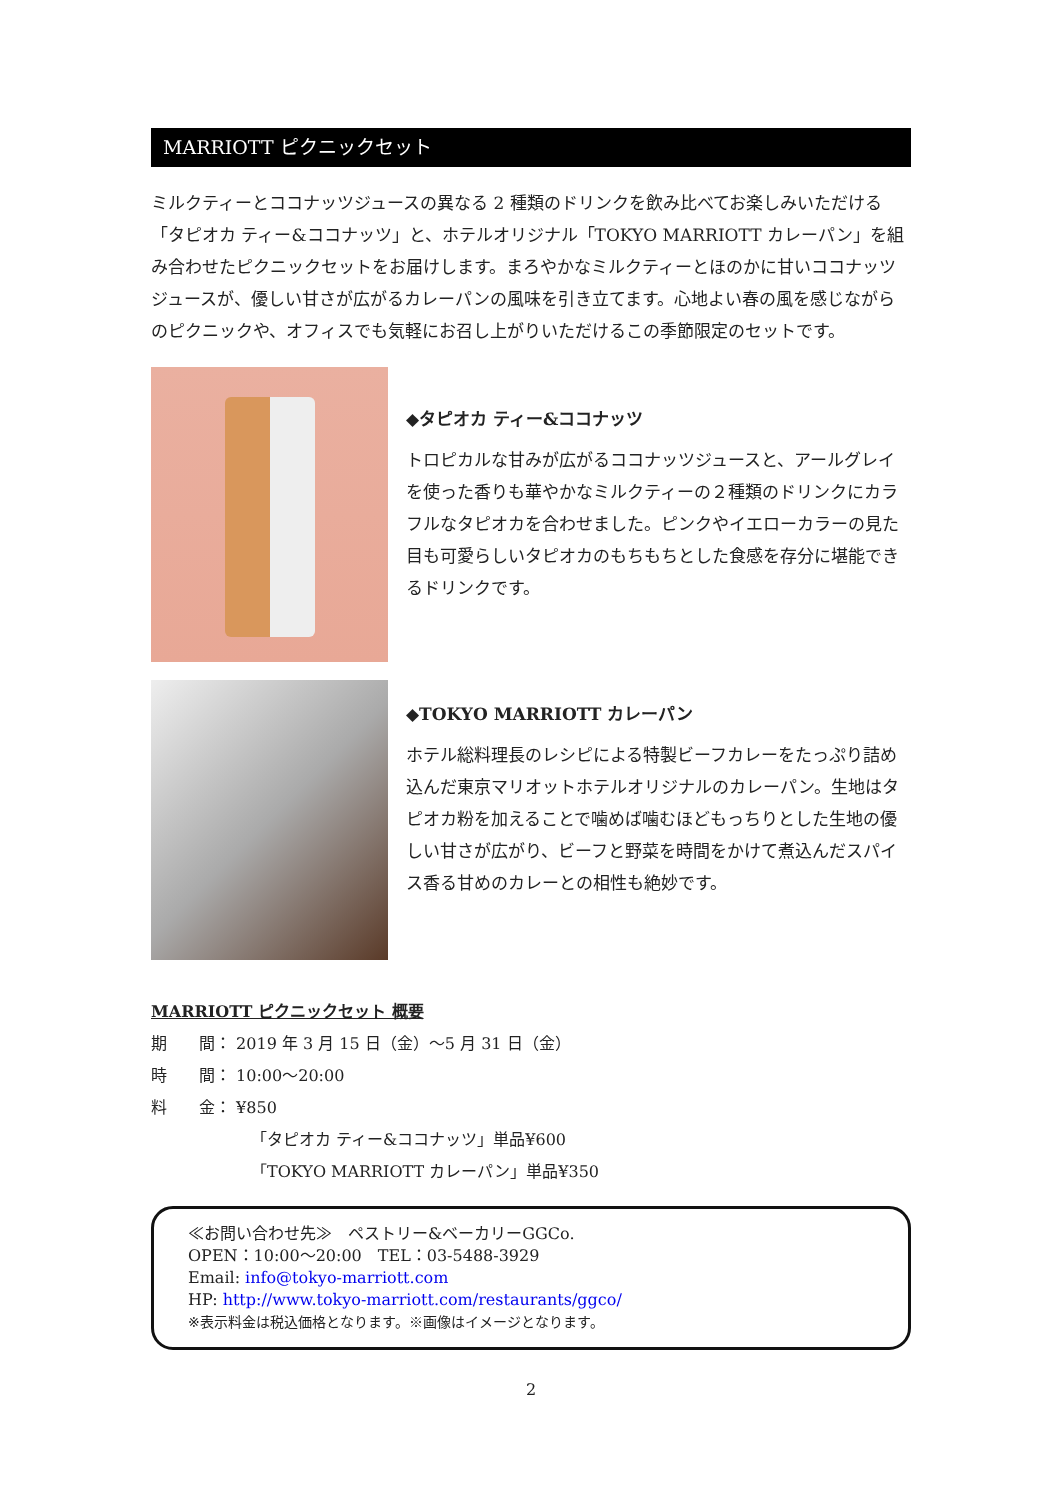MARRIOTT ピクニックセット
ミルクティーとココナッツジュースの異なる 2 種類のドリンクを飲み比べてお楽しみいただける「タピオカ ティー&ココナッツ」と、ホテルオリジナル「TOKYO MARRIOTT カレーパン」を組み合わせたピクニックセットをお届けします。まろやかなミルクティーとほのかに甘いココナッツジュースが、優しい甘さが広がるカレーパンの風味を引き立てます。心地よい春の風を感じながらのピクニックや、オフィスでも気軽にお召し上がりいただけるこの季節限定のセットです。
◆タピオカ ティー&ココナッツ
トロピカルな甘みが広がるココナッツジュースと、アールグレイを使った香りも華やかなミルクティーの２種類のドリンクにカラフルなタピオカを合わせました。ピンクやイエローカラーの見た目も可愛らしいタピオカのもちもちとした食感を存分に堪能できるドリンクです。
◆TOKYO MARRIOTT カレーパン
ホテル総料理長のレシピによる特製ビーフカレーをたっぷり詰め込んだ東京マリオットホテルオリジナルのカレーパン。生地はタピオカ粉を加えることで噛めば噛むほどもっちりとした生地の優しい甘さが広がり、ビーフと野菜を時間をかけて煮込んだスパイス香る甘めのカレーとの相性も絶妙です。
MARRIOTT ピクニックセット 概要
期　　間： 2019 年 3 月 15 日（金）～5 月 31 日（金）
時　　間： 10:00～20:00
料　　金： ¥850
「タピオカ ティー&ココナッツ」単品¥600
「TOKYO MARRIOTT カレーパン」単品¥350
≪お問い合わせ先≫　ペストリー&ベーカリーGGCo.
OPEN：10:00～20:00　TEL：03-5488-3929
Email: info@tokyo-marriott.com
HP: http://www.tokyo-marriott.com/restaurants/ggco/
※表示料金は税込価格となります。※画像はイメージとなります。
2